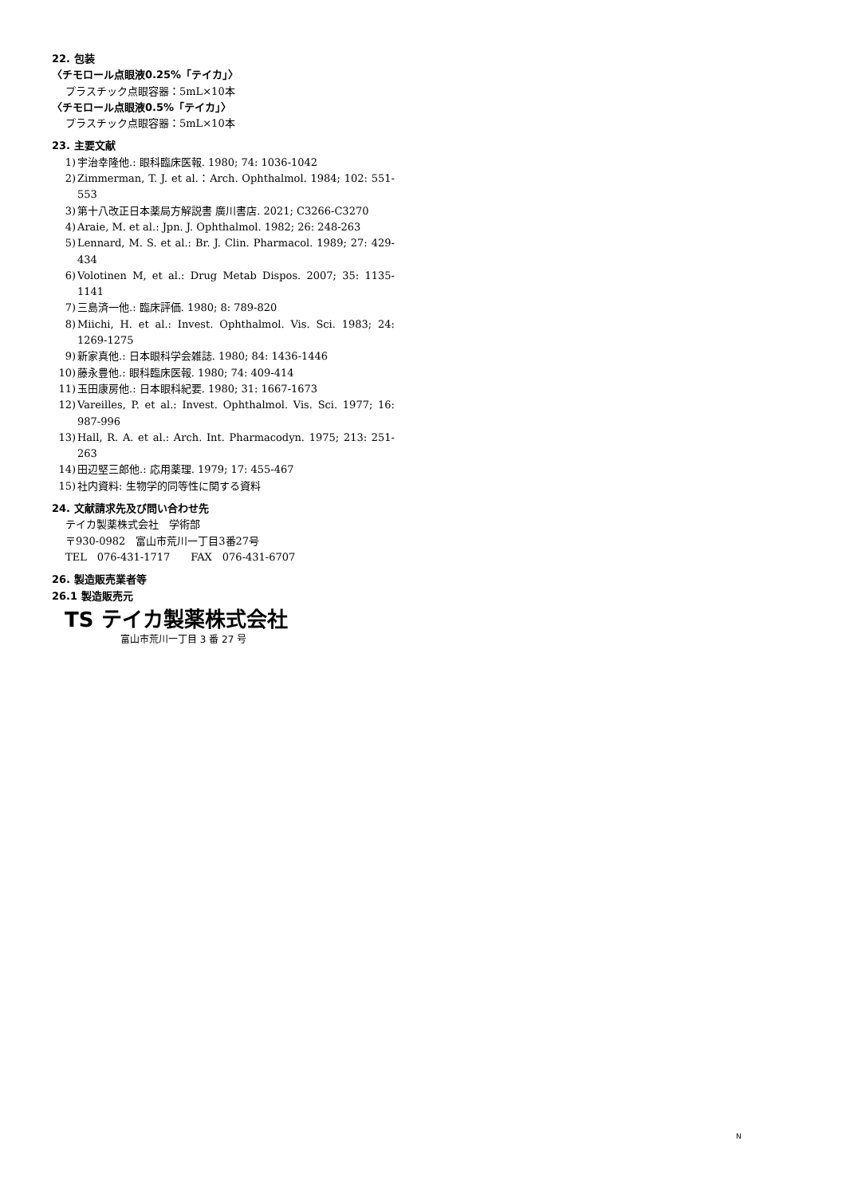22. 包装
〈チモロール点眼液0.25%「テイカ」〉
プラスチック点眼容器：5mL×10本
〈チモロール点眼液0.5%「テイカ」〉
プラスチック点眼容器：5mL×10本
23. 主要文献
1) 宇治幸隆他.: 眼科臨床医報. 1980; 74: 1036-1042
2) Zimmerman, T. J. et al.：Arch. Ophthalmol. 1984; 102: 551-553
3) 第十八改正日本薬局方解説書 廣川書店. 2021; C3266-C3270
4) Araie, M. et al.: Jpn. J. Ophthalmol. 1982; 26: 248-263
5) Lennard, M. S. et al.: Br. J. Clin. Pharmacol. 1989; 27: 429-434
6) Volotinen M, et al.: Drug Metab Dispos. 2007; 35: 1135-1141
7) 三島済一他.: 臨床評価. 1980; 8: 789-820
8) Miichi, H. et al.: Invest. Ophthalmol. Vis. Sci. 1983; 24: 1269-1275
9) 新家真他.: 日本眼科学会雑誌. 1980; 84: 1436-1446
10) 藤永豊他.: 眼科臨床医報. 1980; 74: 409-414
11) 玉田康房他.: 日本眼科紀要. 1980; 31: 1667-1673
12) Vareilles, P. et al.: Invest. Ophthalmol. Vis. Sci. 1977; 16: 987-996
13) Hall, R. A. et al.: Arch. Int. Pharmacodyn. 1975; 213: 251-263
14) 田辺堅三郎他.: 応用薬理. 1979; 17: 455-467
15) 社内資料: 生物学的同等性に関する資料
24. 文献請求先及び問い合わせ先
テイカ製薬株式会社　学術部
〒930-0982　富山市荒川一丁目3番27号
TEL　076-431-1717　　FAX　076-431-6707
26. 製造販売業者等
26.1 製造販売元
TS テイカ製薬株式会社
富山市荒川一丁目 3 番 27 号
N